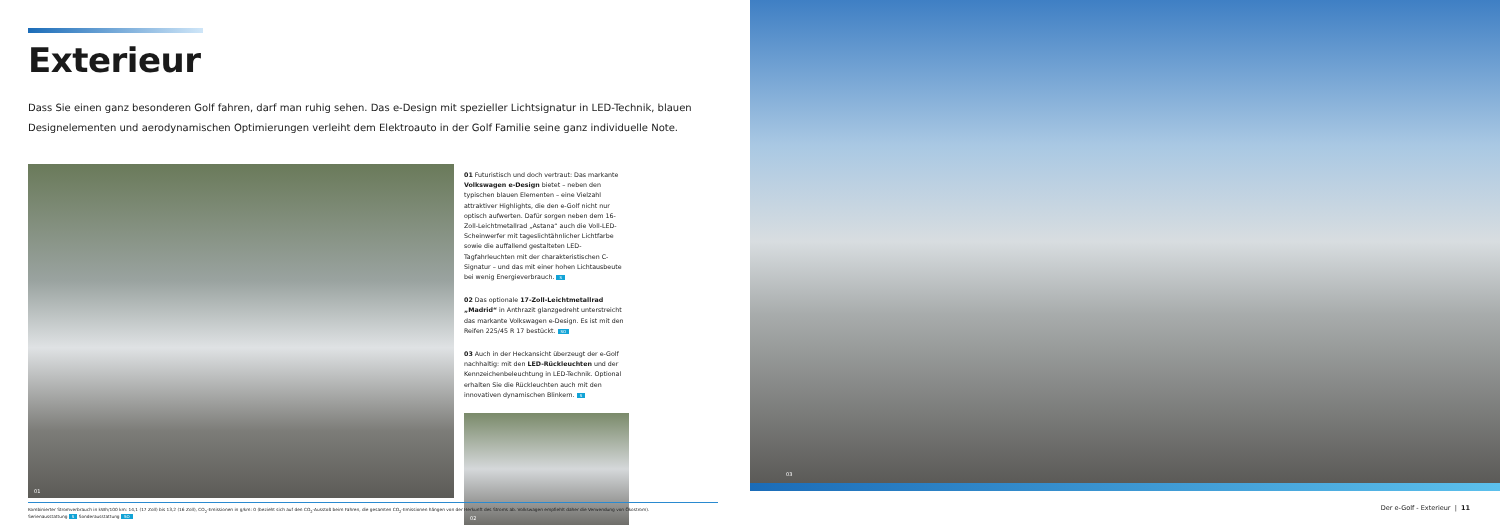Exterieur
Dass Sie einen ganz besonderen Golf fahren, darf man ruhig sehen. Das e-Design mit spezieller Lichtsignatur in LED-Technik, blauen Designelementen und aerodynamischen Optimierungen verleiht dem Elektroauto in der Golf Familie seine ganz individuelle Note.
01
01 Futuristisch und doch vertraut: Das markante Volkswagen e-Design bietet – neben den typischen blauen Elementen – eine Vielzahl attraktiver Highlights, die den e-Golf nicht nur optisch aufwerten. Dafür sorgen neben dem 16-Zoll-Leichtmetallrad „Astana“ auch die Voll-LED-Scheinwerfer mit tageslichtähnlicher Lichtfarbe sowie die auffallend gestalteten LED-Tagfahrleuchten mit der charakteristischen C-Signatur – und das mit einer hohen Lichtausbeute bei wenig Energieverbrauch. S
02 Das optionale 17-Zoll-Leichtmetallrad „Madrid“ in Anthrazit glanzgedreht unterstreicht das markante Volkswagen e-Design. Es ist mit den Reifen 225/45 R 17 bestückt. SO
03 Auch in der Heckansicht überzeugt der e-Golf nachhaltig: mit den LED-Rückleuchten und der Kennzeichenbeleuchtung in LED-Technik. Optional erhalten Sie die Rückleuchten auch mit den innovativen dynamischen Blinkern. S
02
Kombinierter Stromverbrauch in kWh/100 km: 14,1 (17 Zoll) bis 13,2 (16 Zoll), CO<sub>2</sub>-Emissionen in g/km: 0 (bezieht sich auf den CO<sub>2</sub>-Ausstoß beim Fahren, die gesamten CO<sub>2</sub>-Emissionen hängen von der Herkunft des Stroms ab. Volkswagen empfiehlt daher die Verwendung von Ökostrom).
Serienausstattung S Sonderausstattung SO
03
Der e-Golf - Exterieur | 11